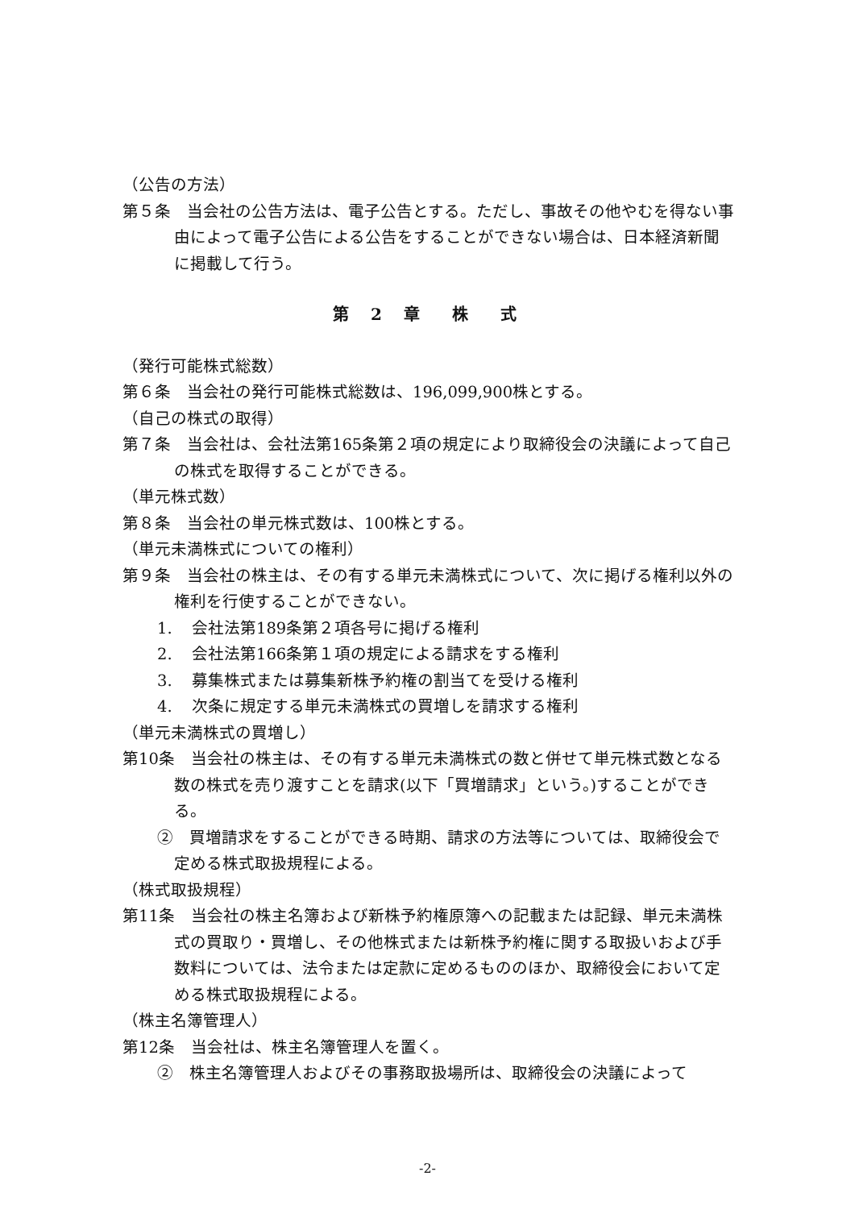（公告の方法）
第５条　当会社の公告方法は、電子公告とする。ただし、事故その他やむを得ない事由によって電子公告による公告をすることができない場合は、日本経済新聞に掲載して行う。
第 2 章　株　式
（発行可能株式総数）
第６条　当会社の発行可能株式総数は、196,099,900株とする。
（自己の株式の取得）
第７条　当会社は、会社法第165条第２項の規定により取締役会の決議によって自己の株式を取得することができる。
（単元株式数）
第８条　当会社の単元株式数は、100株とする。
（単元未満株式についての権利）
第９条　当会社の株主は、その有する単元未満株式について、次に掲げる権利以外の権利を行使することができない。
1. 会社法第189条第２項各号に掲げる権利
2. 会社法第166条第１項の規定による請求をする権利
3. 募集株式または募集新株予約権の割当てを受ける権利
4. 次条に規定する単元未満株式の買増しを請求する権利
（単元未満株式の買増し）
第10条　当会社の株主は、その有する単元未満株式の数と併せて単元株式数となる数の株式を売り渡すことを請求(以下「買増請求」という。)することができる。
②　買増請求をすることができる時期、請求の方法等については、取締役会で定める株式取扱規程による。
（株式取扱規程）
第11条　当会社の株主名簿および新株予約権原簿への記載または記録、単元未満株式の買取り・買増し、その他株式または新株予約権に関する取扱いおよび手数料については、法令または定款に定めるもののほか、取締役会において定める株式取扱規程による。
（株主名簿管理人）
第12条　当会社は、株主名簿管理人を置く。
②　株主名簿管理人およびその事務取扱場所は、取締役会の決議によって
-2-